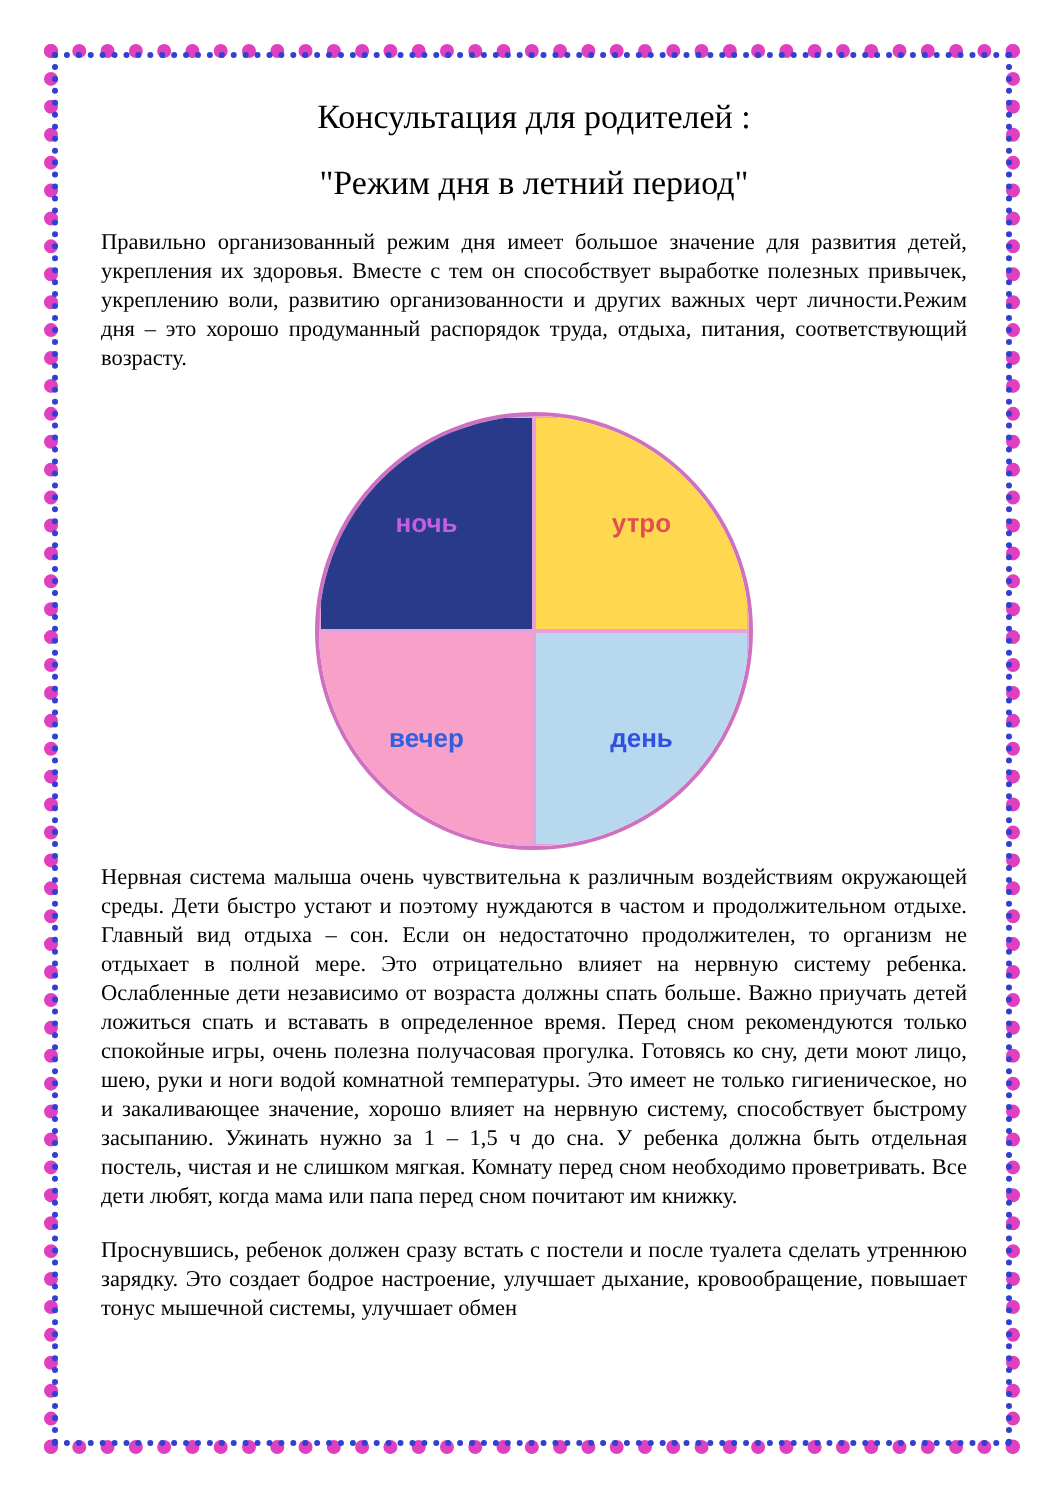Консультация для родителей :
"Режим дня в летний период"
Правильно организованный режим дня имеет большое значение для развития детей, укрепления их здоровья. Вместе с тем он способствует выработке полезных привычек, укреплению воли, развитию организованности и других важных черт личности.Режим дня – это хорошо продуманный распорядок труда, отдыха, питания, соответствующий возрасту.
ночь
утро
вечер
день
Нервная система малыша очень чувствительна к различным воздействиям окружающей среды. Дети быстро устают и поэтому нуждаются в частом и продолжительном отдыхе. Главный вид отдыха – сон. Если он недостаточно продолжителен, то организм не отдыхает в полной мере. Это отрицательно влияет на нервную систему ребенка. Ослабленные дети независимо от возраста должны спать больше. Важно приучать детей ложиться спать и вставать в определенное время. Перед сном рекомендуются только спокойные игры, очень полезна получасовая прогулка. Готовясь ко сну, дети моют лицо, шею, руки и ноги водой комнатной температуры. Это имеет не только гигиеническое, но и закаливающее значение, хорошо влияет на нервную систему, способствует быстрому засыпанию. Ужинать нужно за 1 – 1,5 ч до сна. У ребенка должна быть отдельная постель, чистая и не слишком мягкая. Комнату перед сном необходимо проветривать. Все дети любят, когда мама или папа перед сном почитают им книжку.
Проснувшись, ребенок должен сразу встать с постели и после туалета сделать утреннюю зарядку. Это создает бодрое настроение, улучшает дыхание, кровообращение, повышает тонус мышечной системы, улучшает обмен